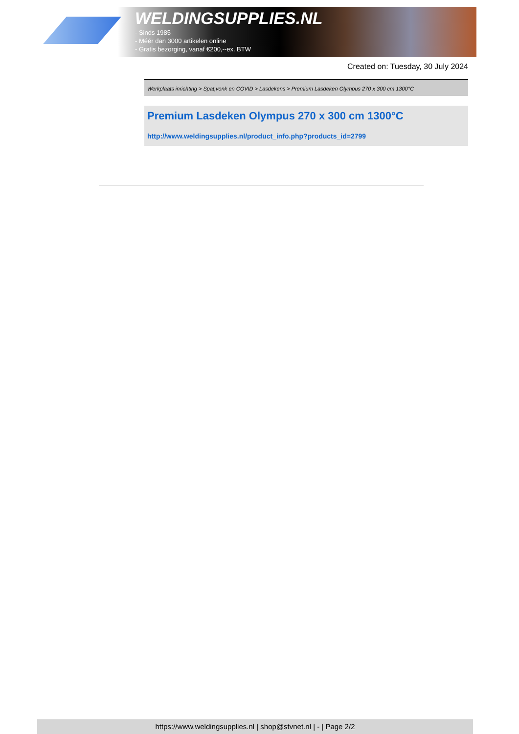WELDINGSUPPLIES.NL
- Sinds 1985
- Méér dan 3000 artikelen online
- Gratis bezorging, vanaf €200,--ex. BTW
Created on: Tuesday, 30 July 2024
Werkplaats inrichting > Spat,vonk en COVID > Lasdekens > Premium Lasdeken Olympus 270 x 300 cm 1300°C
Premium Lasdeken Olympus 270 x 300 cm 1300°C
http://www.weldingsupplies.nl/product_info.php?products_id=2799
https://www.weldingsupplies.nl | shop@stvnet.nl | - | Page 2/2